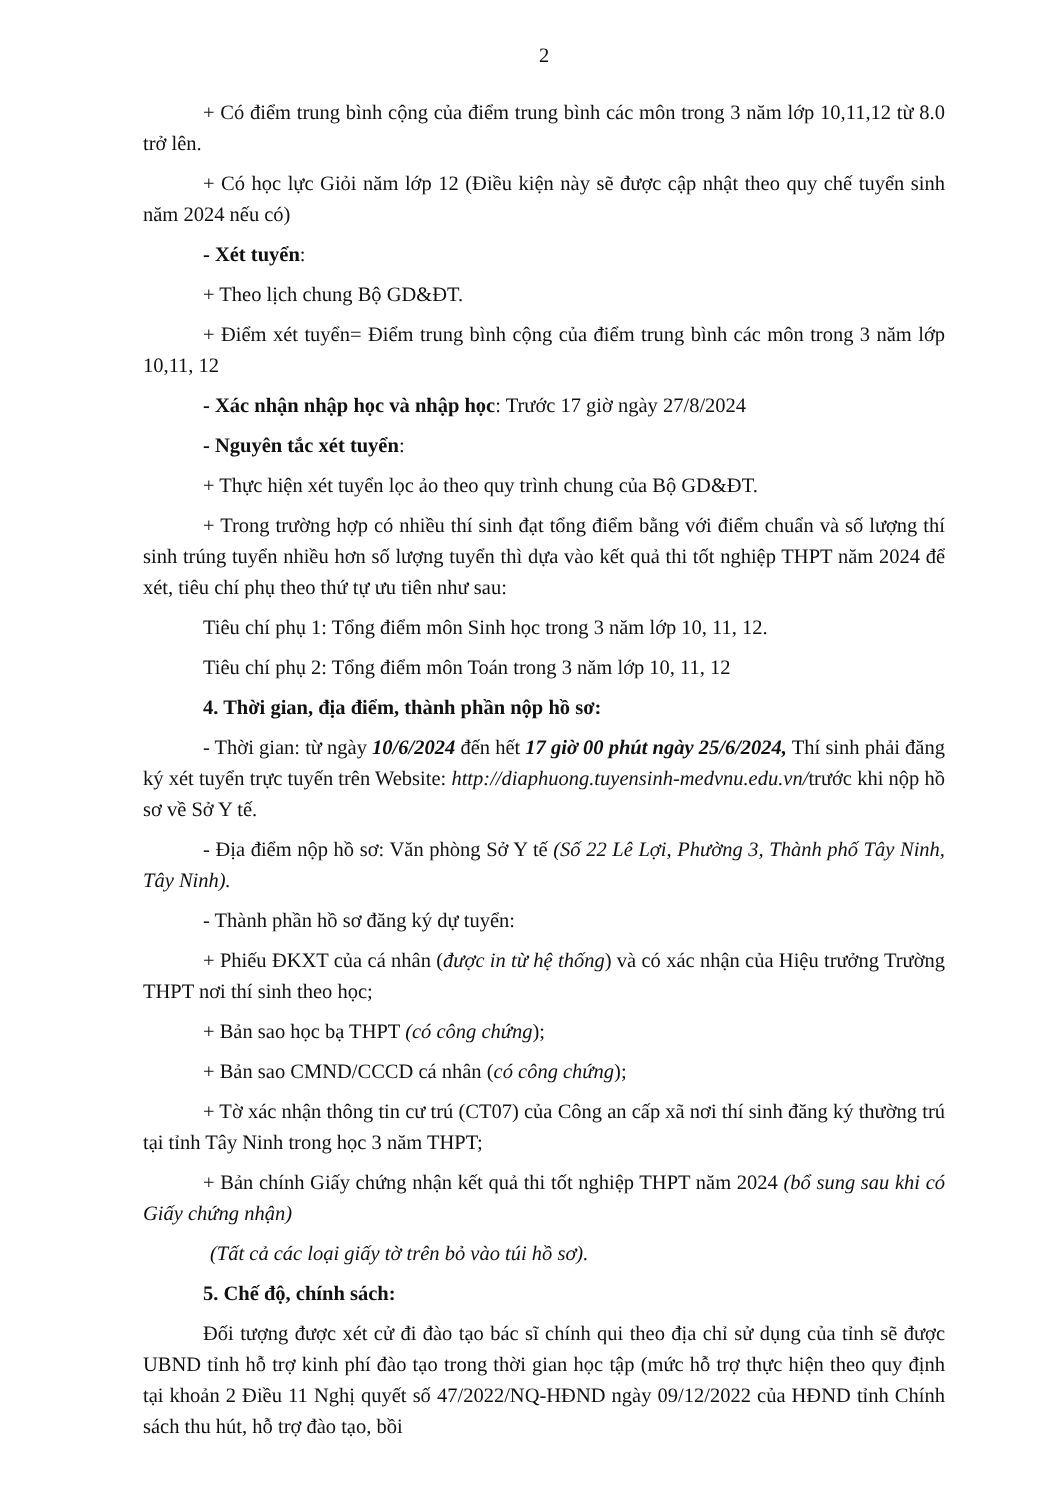2
+ Có điểm trung bình cộng của điểm trung bình các môn trong 3 năm lớp 10,11,12 từ 8.0 trở lên.
+ Có học lực Giỏi năm lớp 12 (Điều kiện này sẽ được cập nhật theo quy chế tuyển sinh năm 2024 nếu có)
- Xét tuyển:
+ Theo lịch chung Bộ GD&ĐT.
+ Điểm xét tuyển= Điểm trung bình cộng của điểm trung bình các môn trong 3 năm lớp 10,11, 12
- Xác nhận nhập học và nhập học: Trước 17 giờ ngày 27/8/2024
- Nguyên tắc xét tuyển:
+ Thực hiện xét tuyển lọc ảo theo quy trình chung của Bộ GD&ĐT.
+ Trong trường hợp có nhiều thí sinh đạt tổng điểm bằng với điểm chuẩn và số lượng thí sinh trúng tuyển nhiều hơn số lượng tuyển thì dựa vào kết quả thi tốt nghiệp THPT năm 2024 để xét, tiêu chí phụ theo thứ tự ưu tiên như sau:
Tiêu chí phụ 1: Tổng điểm môn Sinh học trong 3 năm lớp 10, 11, 12.
Tiêu chí phụ 2: Tổng điểm môn Toán trong 3 năm lớp 10, 11, 12
4. Thời gian, địa điểm, thành phần nộp hồ sơ:
- Thời gian: từ ngày 10/6/2024 đến hết 17 giờ 00 phút ngày 25/6/2024, Thí sinh phải đăng ký xét tuyển trực tuyến trên Website: http://diaphuong.tuyensinh-medvnu.edu.vn/trước khi nộp hồ sơ về Sở Y tế.
- Địa điểm nộp hồ sơ: Văn phòng Sở Y tế (Số 22 Lê Lợi, Phường 3, Thành phố Tây Ninh, Tây Ninh).
- Thành phần hồ sơ đăng ký dự tuyển:
+ Phiếu ĐKXT của cá nhân (được in từ hệ thống) và có xác nhận của Hiệu trưởng Trường THPT nơi thí sinh theo học;
+ Bản sao học bạ THPT (có công chứng);
+ Bản sao CMND/CCCD cá nhân (có công chứng);
+ Tờ xác nhận thông tin cư trú (CT07) của Công an cấp xã nơi thí sinh đăng ký thường trú tại tỉnh Tây Ninh trong học 3 năm THPT;
+ Bản chính Giấy chứng nhận kết quả thi tốt nghiệp THPT năm 2024 (bổ sung sau khi có Giấy chứng nhận)
(Tất cả các loại giấy tờ trên bỏ vào túi hồ sơ).
5. Chế độ, chính sách:
Đối tượng được xét cử đi đào tạo bác sĩ chính qui theo địa chỉ sử dụng của tỉnh sẽ được UBND tỉnh hỗ trợ kinh phí đào tạo trong thời gian học tập (mức hỗ trợ thực hiện theo quy định tại khoản 2 Điều 11 Nghị quyết số 47/2022/NQ-HĐND ngày 09/12/2022 của HĐND tỉnh Chính sách thu hút, hỗ trợ đào tạo, bồi